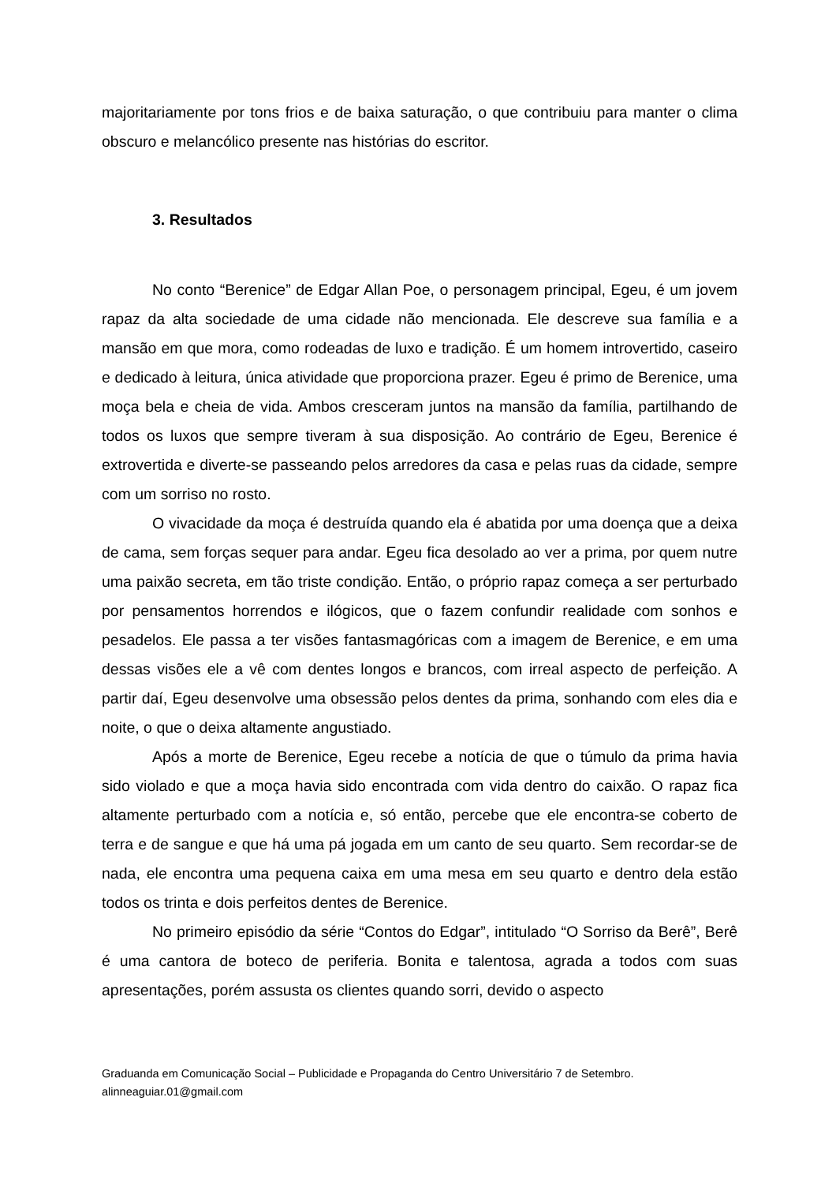majoritariamente por tons frios e de baixa saturação, o que contribuiu para manter o clima obscuro e melancólico presente nas histórias do escritor.
3. Resultados
No conto “Berenice” de Edgar Allan Poe, o personagem principal, Egeu, é um jovem rapaz da alta sociedade de uma cidade não mencionada. Ele descreve sua família e a mansão em que mora, como rodeadas de luxo e tradição. É um homem introvertido, caseiro e dedicado à leitura, única atividade que proporciona prazer. Egeu é primo de Berenice, uma moça bela e cheia de vida. Ambos cresceram juntos na mansão da família, partilhando de todos os luxos que sempre tiveram à sua disposição. Ao contrário de Egeu, Berenice é extrovertida e diverte-se passeando pelos arredores da casa e pelas ruas da cidade, sempre com um sorriso no rosto.
O vivacidade da moça é destruída quando ela é abatida por uma doença que a deixa de cama, sem forças sequer para andar. Egeu fica desolado ao ver a prima, por quem nutre uma paixão secreta, em tão triste condição. Então, o próprio rapaz começa a ser perturbado por pensamentos horrendos e ilógicos, que o fazem confundir realidade com sonhos e pesadelos. Ele passa a ter visões fantasmagóricas com a imagem de Berenice, e em uma dessas visões ele a vê com dentes longos e brancos, com irreal aspecto de perfeição. A partir daí, Egeu desenvolve uma obsessão pelos dentes da prima, sonhando com eles dia e noite, o que o deixa altamente angustiado.
Após a morte de Berenice, Egeu recebe a notícia de que o túmulo da prima havia sido violado e que a moça havia sido encontrada com vida dentro do caixão. O rapaz fica altamente perturbado com a notícia e, só então, percebe que ele encontra-se coberto de terra e de sangue e que há uma pá jogada em um canto de seu quarto. Sem recordar-se de nada, ele encontra uma pequena caixa em uma mesa em seu quarto e dentro dela estão todos os trinta e dois perfeitos dentes de Berenice.
No primeiro episódio da série “Contos do Edgar”, intitulado “O Sorriso da Berê”, Berê é uma cantora de boteco de periferia. Bonita e talentosa, agrada a todos com suas apresentações, porém assusta os clientes quando sorri, devido o aspecto
Graduanda em Comunicação Social – Publicidade e Propaganda do Centro Universitário 7 de Setembro.
alinneaguiar.01@gmail.com